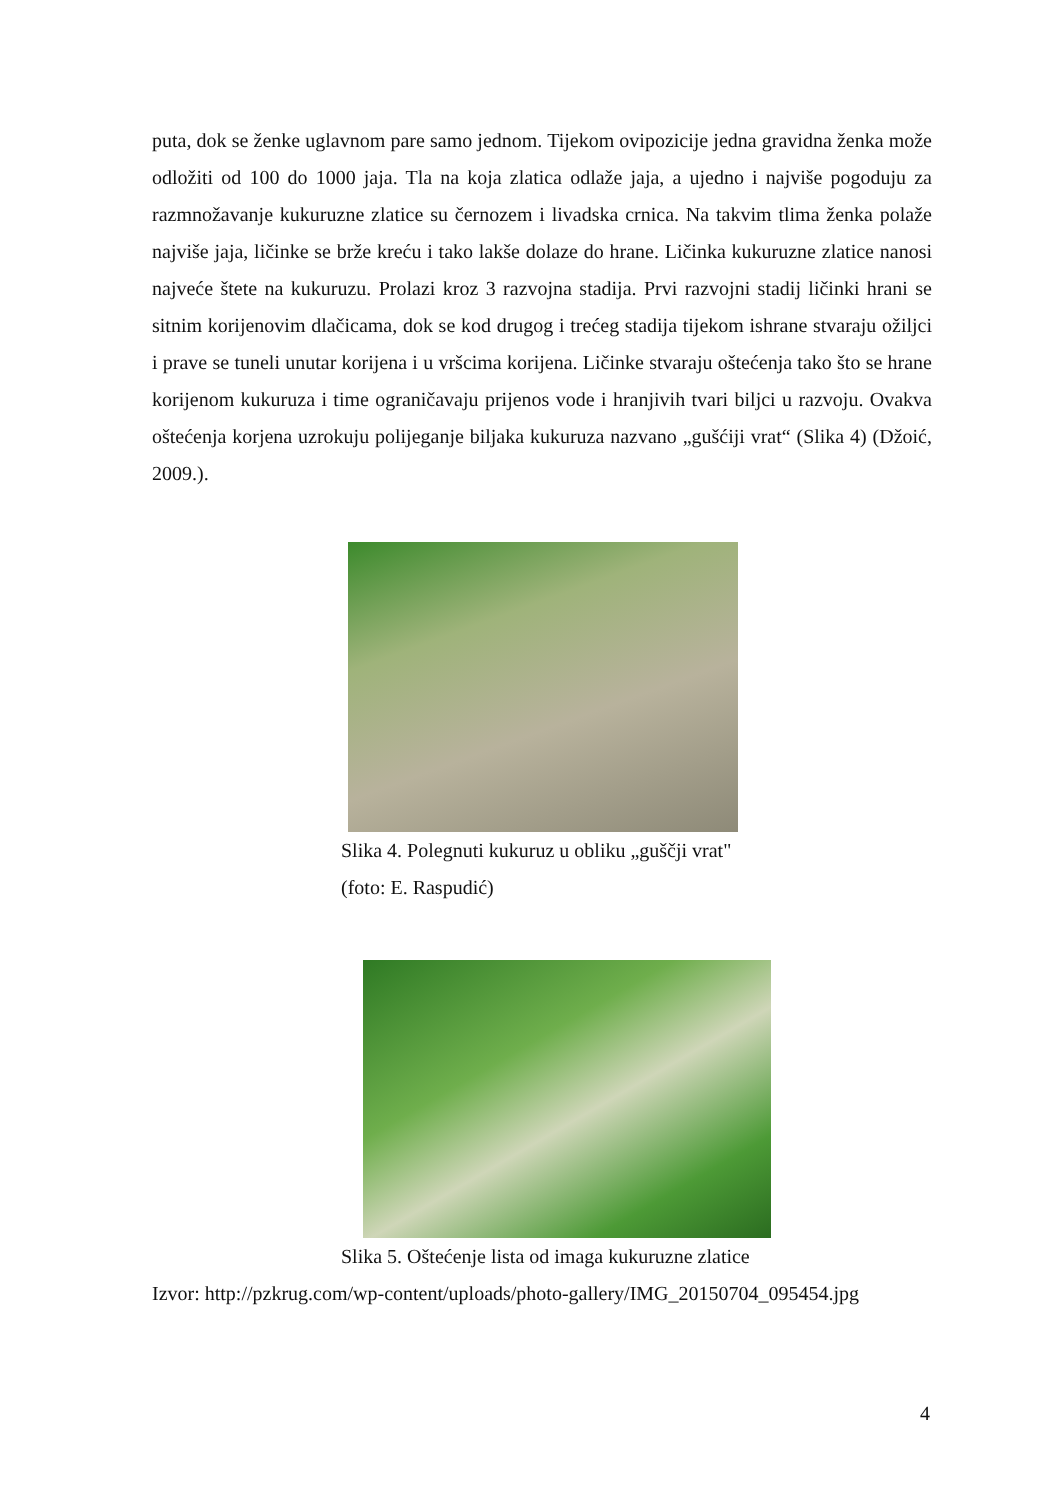puta, dok se ženke uglavnom pare samo jednom. Tijekom ovipozicije jedna gravidna ženka može odložiti od 100 do 1000 jaja. Tla na koja zlatica odlaže jaja, a ujedno i najviše pogoduju za razmnožavanje kukuruzne zlatice su černozem i livadska crnica. Na takvim tlima ženka polaže najviše jaja, ličinke se brže kreću i tako lakše dolaze do hrane. Ličinka kukuruzne zlatice nanosi najveće štete na kukuruzu. Prolazi kroz 3 razvojna stadija. Prvi razvojni stadij ličinki hrani se sitnim korijenovim dlačicama, dok se kod drugog i trećeg stadija tijekom ishrane stvaraju ožiljci i prave se tuneli unutar korijena i u vršcima korijena. Ličinke stvaraju oštećenja tako što se hrane korijenom kukuruza i time ograničavaju prijenos vode i hranjivih tvari biljci u razvoju. Ovakva oštećenja korjena uzrokuju polijeganje biljaka kukuruza nazvano „gušćiji vrat“ (Slika 4) (Džoić, 2009.).
Slika 4. Polegnuti kukuruz u obliku „guščji vrat"
(foto: E. Raspudić)
Slika 5. Oštećenje lista od imaga kukuruzne zlatice
Izvor: http://pzkrug.com/wp-content/uploads/photo-gallery/IMG_20150704_095454.jpg
4